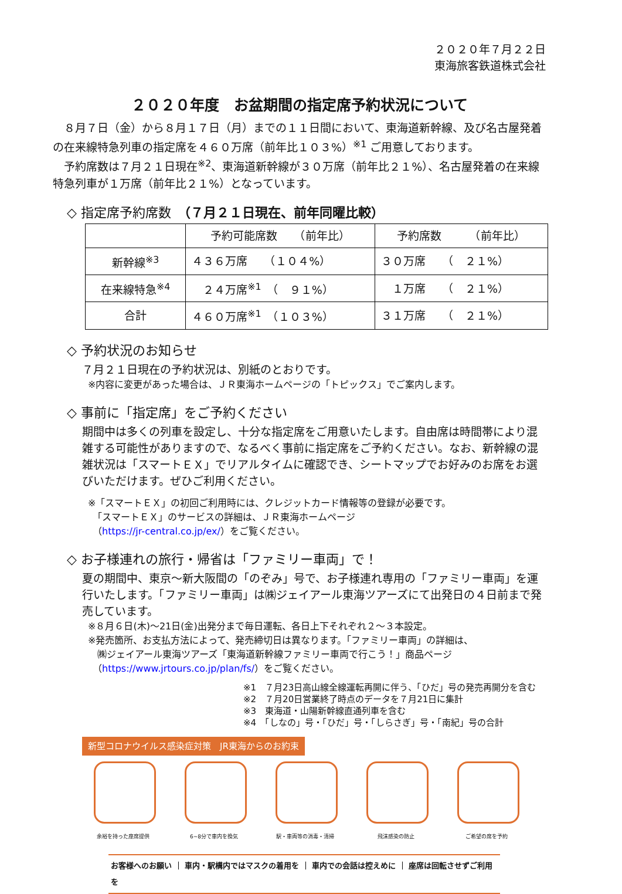２０２０年７月２２日
東海旅客鉄道株式会社
２０２０年度　お盆期間の指定席予約状況について
　８月７日（金）から８月１７日（月）までの１１日間において、東海道新幹線、及び名古屋発着の在来線特急列車の指定席を４６０万席（前年比１０３%）<sup>※1</sup> ご用意しております。
　予約席数は７月２１日現在<sup>※2</sup>、東海道新幹線が３０万席（前年比２１%）、名古屋発着の在来線特急列車が１万席（前年比２１%）となっています。
◇ 指定席予約席数　（７月２１日現在、前年同曜比較）
| | 予約可能席数 （前年比） | 予約席数 （前年比） |
| --- | --- | --- |
| 新幹線<sup>※3</sup> | ４３６万席 （１０４%） | ３０万席 （ ２１%） |
| 在来線特急<sup>※4</sup> | ２４万席<sup>※1</sup> （ ９１%） | １万席 （ ２１%） |
| 合計 | ４６０万席<sup>※1</sup> （１０３%） | ３１万席 （ ２１%） |
◇ 予約状況のお知らせ
７月２１日現在の予約状況は、別紙のとおりです。
※内容に変更があった場合は、ＪＲ東海ホームページの「トピックス」でご案内します。
◇ 事前に「指定席」をご予約ください
期間中は多くの列車を設定し、十分な指定席をご用意いたします。自由席は時間帯により混雑する可能性がありますので、なるべく事前に指定席をご予約ください。なお、新幹線の混雑状況は「スマートＥＸ」でリアルタイムに確認でき、シートマップでお好みのお席をお選びいただけます。ぜひご利用ください。
※「スマートＥＸ」の初回ご利用時には、クレジットカード情報等の登録が必要です。
　「スマートＥＸ」のサービスの詳細は、ＪＲ東海ホームページ
　（https://jr-central.co.jp/ex/）をご覧ください。
◇ お子様連れの旅行・帰省は「ファミリー車両」で！
夏の期間中、東京～新大阪間の「のぞみ」号で、お子様連れ専用の「ファミリー車両」を運行いたします。「ファミリー車両」は㈱ジェイアール東海ツアーズにて出発日の４日前まで発売しています。
※８月６日(木)～21日(金)出発分まで毎日運転、各日上下それぞれ２～３本設定。
※発売箇所、お支払方法によって、発売締切日は異なります。「ファミリー車両」の詳細は、
　㈱ジェイアール東海ツアーズ「東海道新幹線ファミリー車両で行こう！」商品ページ
　（https://www.jrtours.co.jp/plan/fs/）をご覧ください。
※1　７月23日高山線全線運転再開に伴う、「ひだ」号の発売再開分を含む
※2　７月20日営業終了時点のデータを７月21日に集計
※3　東海道・山陽新幹線直通列車を含む
※4　「しなの」号・「ひだ」号・「しらさぎ」号・「南紀」号の合計
新型コロナウイルス感染症対策　JR東海からのお約束
余裕を持った座席提供 6~8分で車内を換気 駅・車両等の消毒・清掃 飛沫感染の防止 ご希望の席を予約
お客様へのお願い ｜ 車内・駅構内ではマスクの着用を ｜ 車内での会話は控えめに ｜ 座席は回転させずご利用を